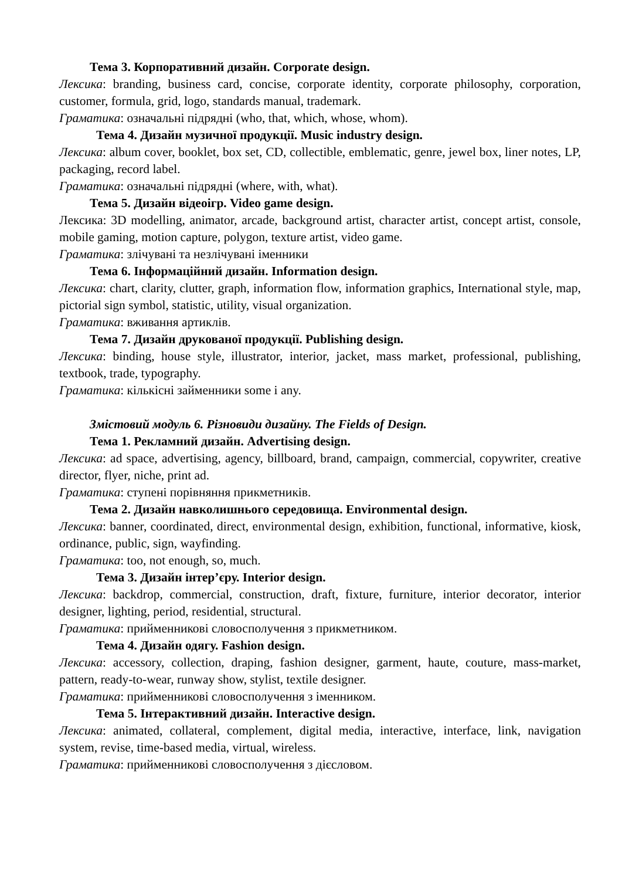Тема 3. Корпоративний дизайн. Corporate design.
Лексика: branding, business card, concise, corporate identity, corporate philosophy, corporation, customer, formula, grid, logo, standards manual, trademark.
Граматика: означальні підрядні (who, that, which, whose, whom).
Тема 4. Дизайн музичної продукції. Music industry design.
Лексика: album cover, booklet, box set, CD, collectible, emblematic, genre, jewel box, liner notes, LP, packaging, record label.
Граматика: означальні підрядні (where, with, what).
Тема 5. Дизайн відеоігр. Video game design.
Лексика: 3D modelling, animator, arcade, background artist, character artist, concept artist, console, mobile gaming, motion capture, polygon, texture artist, video game.
Граматика: злічувані та незлічувані іменники
Тема 6. Інформаційний дизайн. Information design.
Лексика: chart, clarity, clutter, graph, information flow, information graphics, International style, map, pictorial sign symbol, statistic, utility, visual organization.
Граматика: вживання артиклів.
Тема 7. Дизайн друкованої продукції. Publishing design.
Лексика: binding, house style, illustrator, interior, jacket, mass market, professional, publishing, textbook, trade, typography.
Граматика: кількісні займенники some і any.
Змістовий модуль 6. Різновиди дизайну. The Fields of Design.
Тема 1. Рекламний дизайн. Advertising design.
Лексика: ad space, advertising, agency, billboard, brand, campaign, commercial, copywriter, creative director, flyer, niche, print ad.
Граматика: ступені порівняння прикметників.
Тема 2. Дизайн навколишнього середовища. Environmental design.
Лексика: banner, coordinated, direct, environmental design, exhibition, functional, informative, kiosk, ordinance, public, sign, wayfinding.
Граматика: too, not enough, so, much.
Тема 3. Дизайн інтер’єру. Interior design.
Лексика: backdrop, commercial, construction, draft, fixture, furniture, interior decorator, interior designer, lighting, period, residential, structural.
Граматика: прийменникові словосполучення з прикметником.
Тема 4. Дизайн одягу. Fashion design.
Лексика: accessory, collection, draping, fashion designer, garment, haute, couture, mass-market, pattern, ready-to-wear, runway show, stylist, textile designer.
Граматика: прийменникові словосполучення з іменником.
Тема 5. Інтерактивний дизайн. Interactive design.
Лексика: animated, collateral, complement, digital media, interactive, interface, link, navigation system, revise, time-based media, virtual, wireless.
Граматика: прийменникові словосполучення з дієсловом.